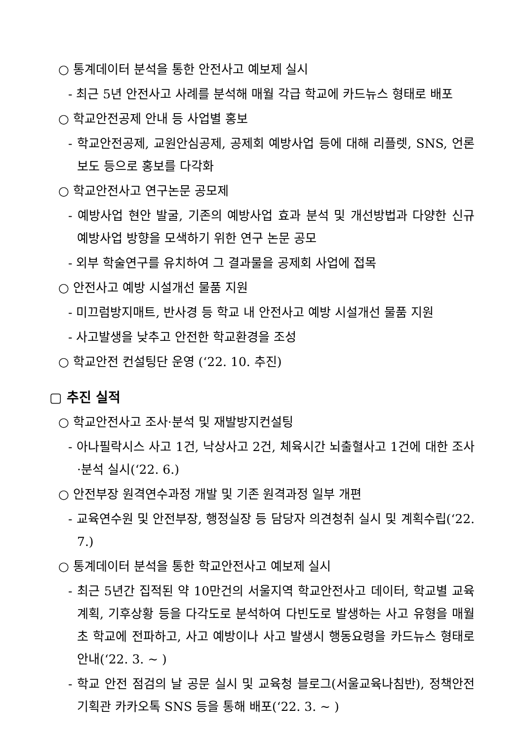○ 통계데이터 분석을 통한 안전사고 예보제 실시
- 최근 5년 안전사고 사례를 분석해 매월 각급 학교에 카드뉴스 형태로 배포
○ 학교안전공제 안내 등 사업별 홍보
- 학교안전공제, 교원안심공제, 공제회 예방사업 등에 대해 리플렛, SNS, 언론보도 등으로 홍보를 다각화
○ 학교안전사고 연구논문 공모제
- 예방사업 현안 발굴, 기존의 예방사업 효과 분석 및 개선방법과 다양한 신규 예방사업 방향을 모색하기 위한 연구 논문 공모
- 외부 학술연구를 유치하여 그 결과물을 공제회 사업에 접목
○ 안전사고 예방 시설개선 물품 지원
- 미끄럼방지매트, 반사경 등 학교 내 안전사고 예방 시설개선 물품 지원
- 사고발생을 낮추고 안전한 학교환경을 조성
○ 학교안전 컨설팅단 운영 (‘22. 10. 추진)
▢ 추진 실적
○ 학교안전사고 조사·분석 및 재발방지컨설팅
- 아나필락시스 사고 1건, 낙상사고 2건, 체육시간 뇌출혈사고 1건에 대한 조사·분석 실시(‘22. 6.)
○ 안전부장 원격연수과정 개발 및 기존 원격과정 일부 개편
- 교육연수원 및 안전부장, 행정실장 등 담당자 의견청취 실시 및 계획수립(‘22. 7.)
○ 통계데이터 분석을 통한 학교안전사고 예보제 실시
- 최근 5년간 집적된 약 10만건의 서울지역 학교안전사고 데이터, 학교별 교육계획, 기후상황 등을 다각도로 분석하여 다빈도로 발생하는 사고 유형을 매월 초 학교에 전파하고, 사고 예방이나 사고 발생시 행동요령을 카드뉴스 형태로 안내(‘22. 3. ~ )
- 학교 안전 점검의 날 공문 실시 및 교육청 블로그(서울교육나침반), 정책안전기획관 카카오톡 SNS 등을 통해 배포(‘22. 3. ~ )